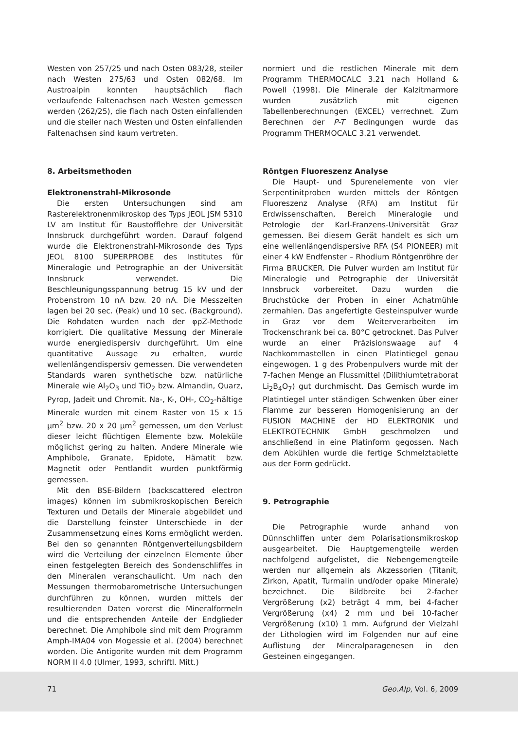Westen von 257/25 und nach Osten 083/28, steiler nach Westen 275/63 und Osten 082/68. Im Austroalpin konnten hauptsächlich flach verlaufende Faltenachsen nach Westen gemessen werden (262/25), die flach nach Osten einfallenden und die steiler nach Westen und Osten einfallenden Faltenachsen sind kaum vertreten.
8. Arbeitsmethoden
Elektronenstrahl-Mikrosonde
Die ersten Untersuchungen sind am Rasterelektronenmikroskop des Typs JEOL JSM 5310 LV am Institut für Baustofflehre der Universität Innsbruck durchgeführt worden. Darauf folgend wurde die Elektronenstrahl-Mikrosonde des Typs JEOL 8100 SUPERPROBE des Institutes für Mineralogie und Petrographie an der Universität Innsbruck verwendet. Die Beschleunigungsspannung betrug 15 kV und der Probenstrom 10 nA bzw. 20 nA. Die Messzeiten lagen bei 20 sec. (Peak) und 10 sec. (Background). Die Rohdaten wurden nach der φρZ-Methode korrigiert. Die qualitative Messung der Minerale wurde energiedispersiv durchgeführt. Um eine quantitative Aussage zu erhalten, wurde wellenlängendispersiv gemessen. Die verwendeten Standards waren synthetische bzw. natürliche Minerale wie Al<sub>2</sub>O<sub>3</sub> und TiO<sub>2</sub> bzw. Almandin, Quarz, Pyrop, Jadeit und Chromit. Na-, K-, OH-, CO<sub>2</sub>-hältige Minerale wurden mit einem Raster von 15 x 15 µm<sup>2</sup> bzw. 20 x 20 µm<sup>2</sup> gemessen, um den Verlust dieser leicht flüchtigen Elemente bzw. Moleküle möglichst gering zu halten. Andere Minerale wie Amphibole, Granate, Epidote, Hämatit bzw. Magnetit oder Pentlandit wurden punktförmig gemessen.
Mit den BSE-Bildern (backscattered electron images) können im submikroskopischen Bereich Texturen und Details der Minerale abgebildet und die Darstellung feinster Unterschiede in der Zusammensetzung eines Korns ermöglicht werden. Bei den so genannten Röntgenverteilungsbildern wird die Verteilung der einzelnen Elemente über einen festgelegten Bereich des Sondenschliffes in den Mineralen veranschaulicht. Um nach den Messungen thermobarometrische Untersuchungen durchführen zu können, wurden mittels der resultierenden Daten vorerst die Mineralformeln und die entsprechenden Anteile der Endglieder berechnet. Die Amphibole sind mit dem Programm Amph-IMA04 von Mogessie et al. (2004) berechnet worden. Die Antigorite wurden mit dem Programm NORM II 4.0 (Ulmer, 1993, schriftl. Mitt.)
normiert und die restlichen Minerale mit dem Programm THERMOCALC 3.21 nach Holland & Powell (1998). Die Minerale der Kalzitmarmore wurden zusätzlich mit eigenen Tabellenberechnungen (EXCEL) verrechnet. Zum Berechnen der P-T Bedingungen wurde das Programm THERMOCALC 3.21 verwendet.
Röntgen Fluoreszenz Analyse
Die Haupt- und Spurenelemente von vier Serpentinitproben wurden mittels der Röntgen Fluoreszenz Analyse (RFA) am Institut für Erdwissenschaften, Bereich Mineralogie und Petrologie der Karl-Franzens-Universität Graz gemessen. Bei diesem Gerät handelt es sich um eine wellenlängendispersive RFA (S4 PIONEER) mit einer 4 kW Endfenster – Rhodium Röntgenröhre der Firma BRUCKER. Die Pulver wurden am Institut für Mineralogie und Petrographie der Universität Innsbruck vorbereitet. Dazu wurden die Bruchstücke der Proben in einer Achatmühle zermahlen. Das angefertigte Gesteinspulver wurde in Graz vor dem Weiterverarbeiten im Trockenschrank bei ca. 80°C getrocknet. Das Pulver wurde an einer Präzisionswaage auf 4 Nachkommastellen in einen Platintiegel genau eingewogen. 1 g des Probenpulvers wurde mit der 7-fachen Menge an Flussmittel (Dilithiumtetraborat Li<sub>2</sub>B<sub>4</sub>O<sub>7</sub>) gut durchmischt. Das Gemisch wurde im Platintiegel unter ständigen Schwenken über einer Flamme zur besseren Homogenisierung an der FUSION MACHINE der HD ELEKTRONIK und ELEKTROTECHNIK GmbH geschmolzen und anschließend in eine Platinform gegossen. Nach dem Abkühlen wurde die fertige Schmelztablette aus der Form gedrückt.
9. Petrographie
Die Petrographie wurde anhand von Dünnschliffen unter dem Polarisationsmikroskop ausgearbeitet. Die Hauptgemengteile werden nachfolgend aufgelistet, die Nebengemengteile werden nur allgemein als Akzessorien (Titanit, Zirkon, Apatit, Turmalin und/oder opake Minerale) bezeichnet. Die Bildbreite bei 2-facher Vergrößerung (x2) beträgt 4 mm, bei 4-facher Vergrößerung (x4) 2 mm und bei 10-facher Vergrößerung (x10) 1 mm. Aufgrund der Vielzahl der Lithologien wird im Folgenden nur auf eine Auflistung der Mineralparagenesen in den Gesteinen eingegangen.
71 Geo.Alp, Vol. 6, 2009